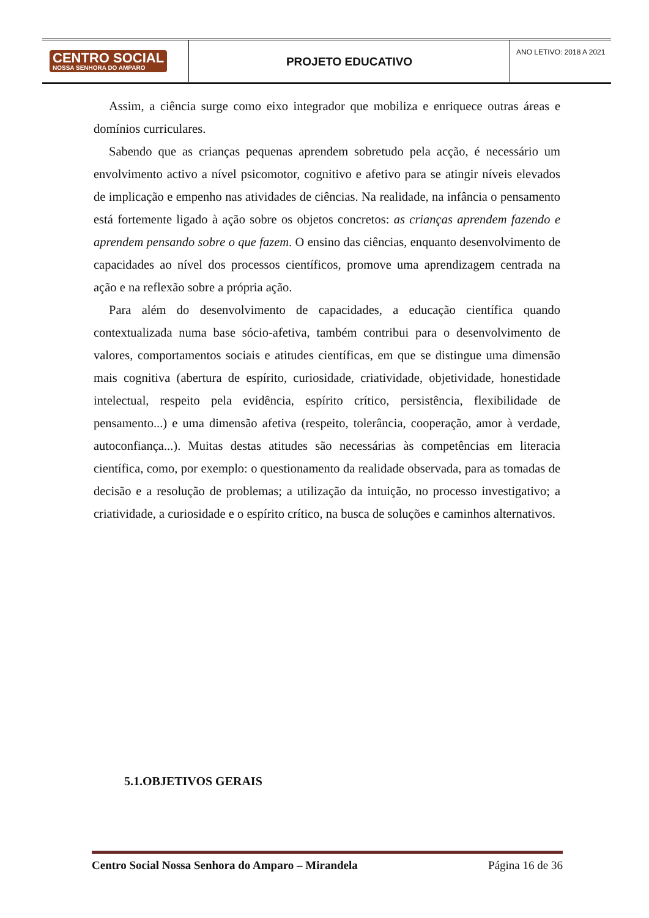CENTRO SOCIAL
NOSSA SENHORA DO AMPARO
PROJETO EDUCATIVO
ANO LETIVO: 2018 A 2021
Assim, a ciência surge como eixo integrador que mobiliza e enriquece outras áreas e domínios curriculares.
Sabendo que as crianças pequenas aprendem sobretudo pela acção, é necessário um envolvimento activo a nível psicomotor, cognitivo e afetivo para se atingir níveis elevados de implicação e empenho nas atividades de ciências. Na realidade, na infância o pensamento está fortemente ligado à ação sobre os objetos concretos: as crianças aprendem fazendo e aprendem pensando sobre o que fazem. O ensino das ciências, enquanto desenvolvimento de capacidades ao nível dos processos científicos, promove uma aprendizagem centrada na ação e na reflexão sobre a própria ação.
Para além do desenvolvimento de capacidades, a educação científica quando contextualizada numa base sócio-afetiva, também contribui para o desenvolvimento de valores, comportamentos sociais e atitudes científicas, em que se distingue uma dimensão mais cognitiva (abertura de espírito, curiosidade, criatividade, objetividade, honestidade intelectual, respeito pela evidência, espírito crítico, persistência, flexibilidade de pensamento...) e uma dimensão afetiva (respeito, tolerância, cooperação, amor à verdade, autoconfiança...). Muitas destas atitudes são necessárias às competências em literacia científica, como, por exemplo: o questionamento da realidade observada, para as tomadas de decisão e a resolução de problemas; a utilização da intuição, no processo investigativo; a criatividade, a curiosidade e o espírito crítico, na busca de soluções e caminhos alternativos.
5.1.OBJETIVOS GERAIS
Centro Social Nossa Senhora do Amparo – Mirandela Página 16 de 36